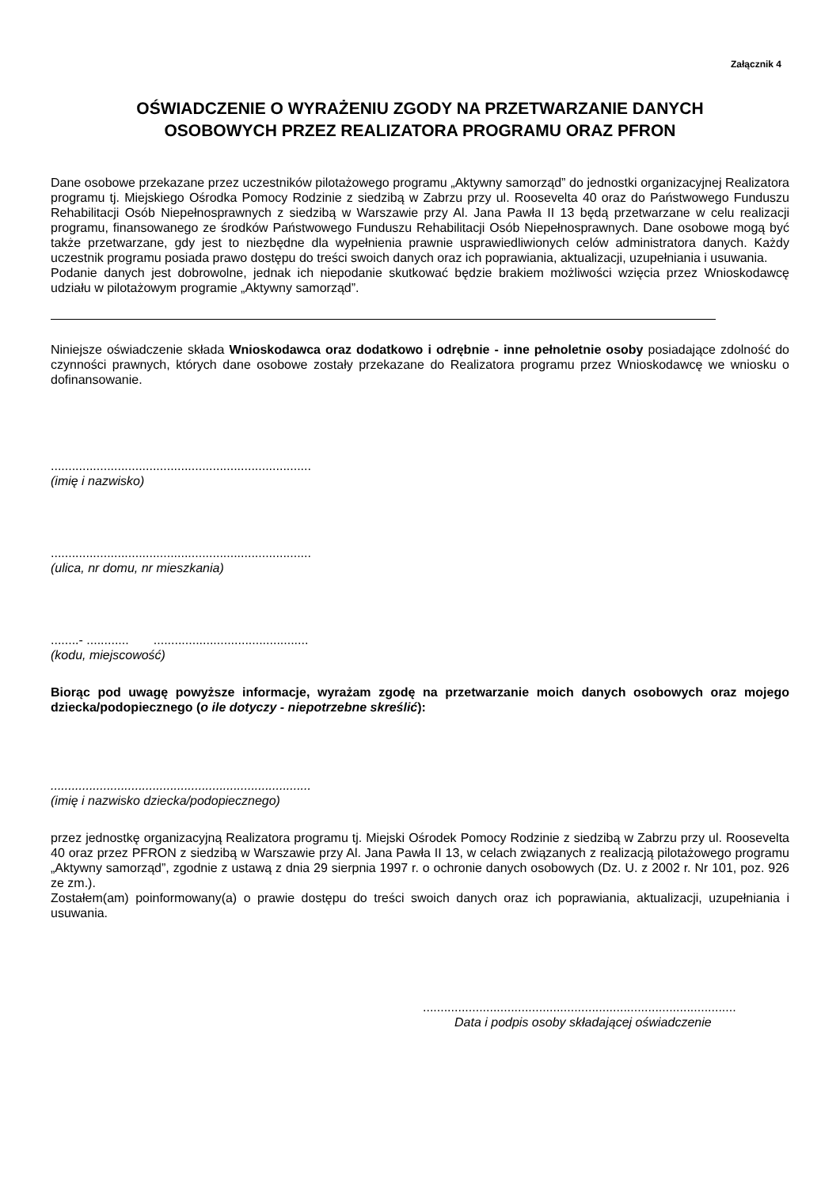Załącznik 4
OŚWIADCZENIE O WYRAŻENIU ZGODY NA PRZETWARZANIE DANYCH
OSOBOWYCH PRZEZ REALIZATORA PROGRAMU ORAZ PFRON
Dane osobowe przekazane przez uczestników pilotażowego programu „Aktywny samorząd” do jednostki organizacyjnej Realizatora programu tj. Miejskiego Ośrodka Pomocy Rodzinie z siedzibą w Zabrzu przy ul. Roosevelta 40 oraz do Państwowego Funduszu Rehabilitacji Osób Niepełnosprawnych z siedzibą w Warszawie przy Al. Jana Pawła II 13 będą przetwarzane w celu realizacji programu, finansowanego ze środków Państwowego Funduszu Rehabilitacji Osób Niepełnosprawnych. Dane osobowe mogą być także przetwarzane, gdy jest to niezbędne dla wypełnienia prawnie usprawiedliwionych celów administratora danych. Każdy uczestnik programu posiada prawo dostępu do treści swoich danych oraz ich poprawiania, aktualizacji, uzupełniania i usuwania.
Podanie danych jest dobrowolne, jednak ich niepodanie skutkować będzie brakiem możliwości wzięcia przez Wnioskodawcę udziału w pilotażowym programie „Aktywny samorząd”.
Niniejsze oświadczenie składa Wnioskodawca oraz dodatkowo i odrębnie - inne pełnoletnie osoby posiadające zdolność do czynności prawnych, których dane osobowe zostały przekazane do Realizatora programu przez Wnioskodawcę we wniosku o dofinansowanie.
..........................................................................
(imię i nazwisko)
..........................................................................
(ulica, nr domu, nr mieszkania)
........- ............ ............................................
(kodu, miejscowość)
Biorąc pod uwagę powyższe informacje, wyrażam zgodę na przetwarzanie moich danych osobowych oraz mojego dziecka/podopiecznego (o ile dotyczy - niepotrzebne skreślić):
..........................................................................
(imię i nazwisko dziecka/podopiecznego)
przez jednostkę organizacyjną Realizatora programu tj. Miejski Ośrodek Pomocy Rodzinie z siedzibą w Zabrzu przy ul. Roosevelta 40 oraz przez PFRON z siedzibą w Warszawie przy Al. Jana Pawła II 13, w celach związanych z realizacją pilotażowego programu „Aktywny samorząd”, zgodnie z ustawą z dnia 29 sierpnia 1997 r. o ochronie danych osobowych (Dz. U. z 2002 r. Nr 101, poz. 926 ze zm.).
Zostałem(am) poinformowany(a) o prawie dostępu do treści swoich danych oraz ich poprawiania, aktualizacji, uzupełniania i usuwania.
.........................................................................................
Data i podpis osoby składającej oświadczenie